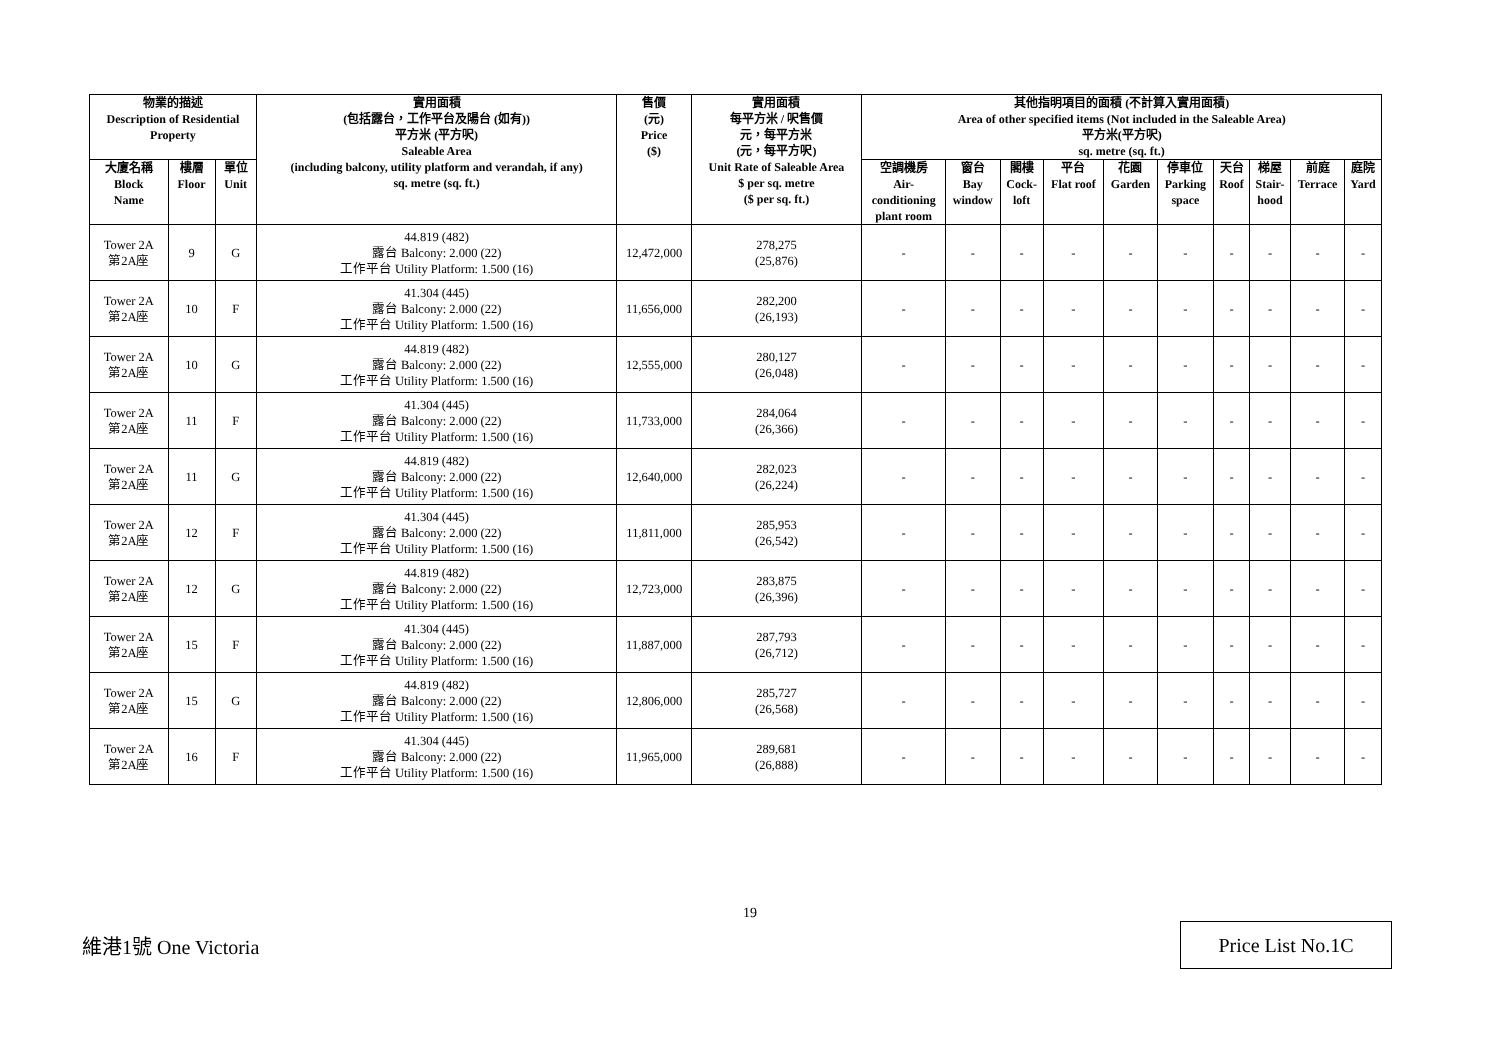| 物業的描述 Description of Residential Property | | | 實用面積 (包括露台，工作平台及陽台 (如有)) 平方米 (平方呎) Saleable Area (including balcony, utility platform and verandah, if any) sq. metre (sq. ft.) | 售價 (元) Price ($) | 實用面積 每平方米 / 呎售價 元，每平方米 (元，每平方呎) Unit Rate of Saleable Area $ per sq. metre ($ per sq. ft.) | 其他指明項目的面積 (不計算入實用面積) Area of other specified items (Not included in the Saleable Area) 平方米(平方呎) sq. metre (sq. ft.) | | | | | | | | | |
| --- | --- | --- | --- | --- | --- | --- | --- | --- | --- | --- | --- | --- | --- | --- | --- |
| 大廈名稱 Block Name | 樓層 Floor | 單位 Unit | | | | 空調機房 Air- conditioning plant room | 窗台 Bay window | 閣樓 Cock- loft | 平台 Flat roof | 花園 Garden | 停車位 Parking space | 天台 Roof | 梯屋 Stair- hood | 前庭 Terrace | 庭院 Yard |
| Tower 2A 第2A座 | 9 | G | 44.819 (482) 露台 Balcony: 2.000 (22) 工作平台 Utility Platform: 1.500 (16) | 12,472,000 | 278,275 (25,876) | - | - | - | - | - | - | - | - | - | - |
| Tower 2A 第2A座 | 10 | F | 41.304 (445) 露台 Balcony: 2.000 (22) 工作平台 Utility Platform: 1.500 (16) | 11,656,000 | 282,200 (26,193) | - | - | - | - | - | - | - | - | - | - |
| Tower 2A 第2A座 | 10 | G | 44.819 (482) 露台 Balcony: 2.000 (22) 工作平台 Utility Platform: 1.500 (16) | 12,555,000 | 280,127 (26,048) | - | - | - | - | - | - | - | - | - | - |
| Tower 2A 第2A座 | 11 | F | 41.304 (445) 露台 Balcony: 2.000 (22) 工作平台 Utility Platform: 1.500 (16) | 11,733,000 | 284,064 (26,366) | - | - | - | - | - | - | - | - | - | - |
| Tower 2A 第2A座 | 11 | G | 44.819 (482) 露台 Balcony: 2.000 (22) 工作平台 Utility Platform: 1.500 (16) | 12,640,000 | 282,023 (26,224) | - | - | - | - | - | - | - | - | - | - |
| Tower 2A 第2A座 | 12 | F | 41.304 (445) 露台 Balcony: 2.000 (22) 工作平台 Utility Platform: 1.500 (16) | 11,811,000 | 285,953 (26,542) | - | - | - | - | - | - | - | - | - | - |
| Tower 2A 第2A座 | 12 | G | 44.819 (482) 露台 Balcony: 2.000 (22) 工作平台 Utility Platform: 1.500 (16) | 12,723,000 | 283,875 (26,396) | - | - | - | - | - | - | - | - | - | - |
| Tower 2A 第2A座 | 15 | F | 41.304 (445) 露台 Balcony: 2.000 (22) 工作平台 Utility Platform: 1.500 (16) | 11,887,000 | 287,793 (26,712) | - | - | - | - | - | - | - | - | - | - |
| Tower 2A 第2A座 | 15 | G | 44.819 (482) 露台 Balcony: 2.000 (22) 工作平台 Utility Platform: 1.500 (16) | 12,806,000 | 285,727 (26,568) | - | - | - | - | - | - | - | - | - | - |
| Tower 2A 第2A座 | 16 | F | 41.304 (445) 露台 Balcony: 2.000 (22) 工作平台 Utility Platform: 1.500 (16) | 11,965,000 | 289,681 (26,888) | - | - | - | - | - | - | - | - | - | - |
19
維港1號 One Victoria
Price List No.1C